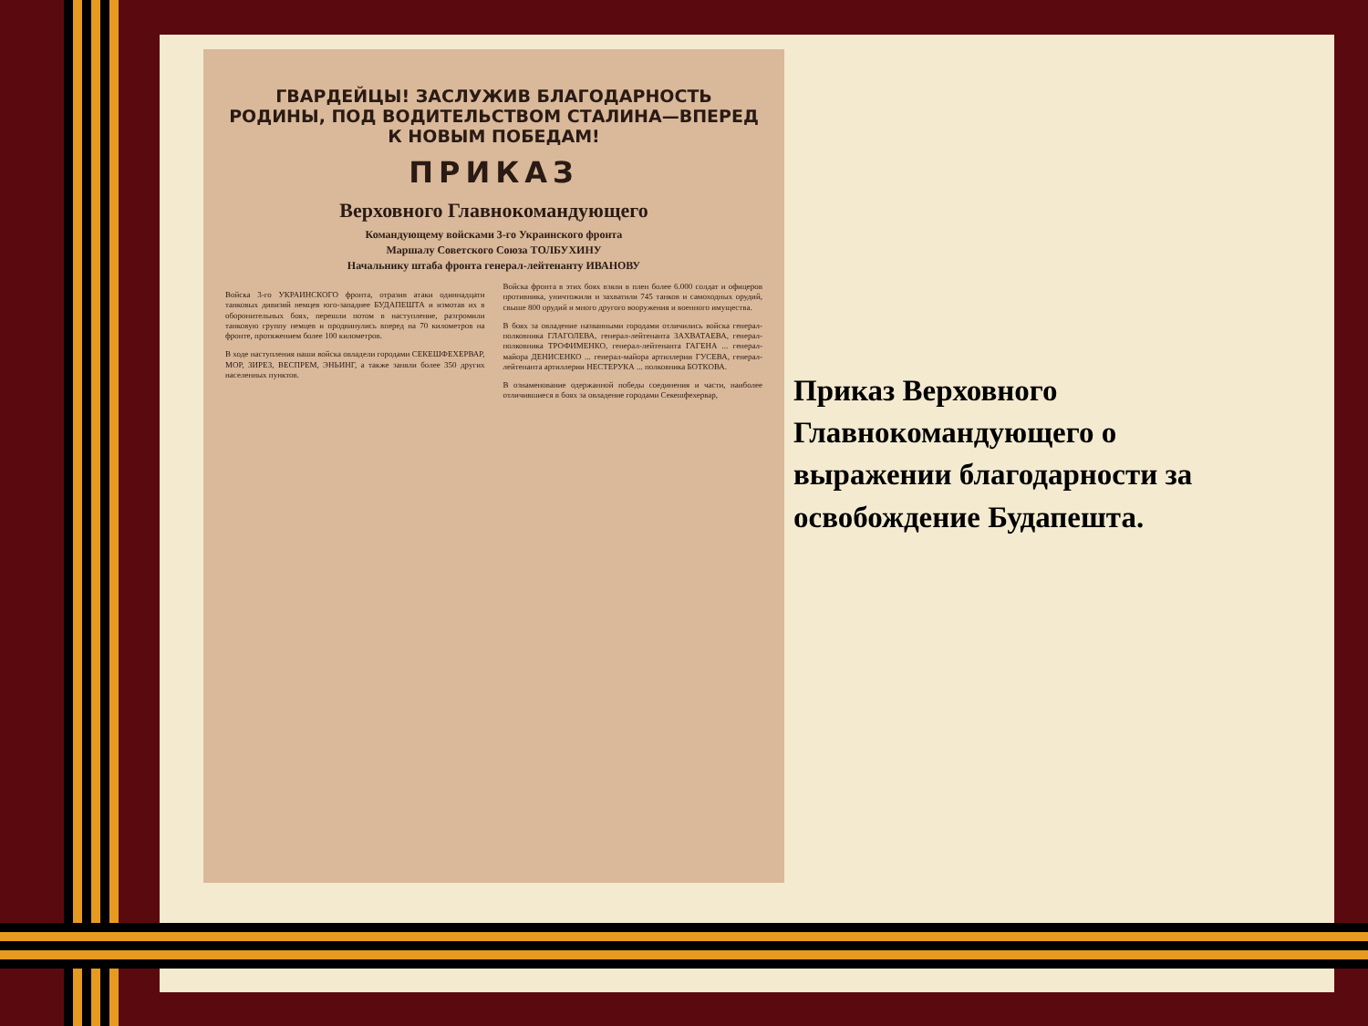ГВАРДЕЙЦЫ! ЗАСЛУЖИВ БЛАГОДАРНОСТЬ РОДИНЫ, ПОД ВОДИТЕЛЬСТВОМ СТАЛИНА—ВПЕРЕД К НОВЫМ ПОБЕДАМ!
ПРИКАЗ
Верховного Главнокомандующего
Командующему войсками 3-го Украинского фронта
Маршалу Советского Союза ТОЛБУХИНУ
Начальнику штаба фронта генерал-лейтенанту ИВАНОВУ
Войска 3-го УКРАИНСКОГО фронта, отразив атаки одиннадцати танковых дивизий немцев юго-западнее БУДАПЕШТА и измотав их в оборонительных боях, перешли потом в наступление, разгромили танковую группу немцев и продвинулись вперед на 70 километров на фронте, протяжением более 100 километров.
В ходе наступления наши войска овладели городами СЕКЕШФЕХЕРВАР, МОР, ЗИРЕЗ, ВЕСПРЕМ, ЭНЬИНГ, а также заняли более 350 других населенных пунктов.
Войска фронта в этих боях взяли в плен более 6.000 солдат и офицеров противника, уничтожили и захватили 745 танков и самоходных орудий, свыше 800 орудий и много другого вооружения и военного имущества.
В боях за овладение названными городами отличились войска генерал-полковника ГЛАГОЛЕВА, генерал-лейтенанта ЗАХВАТАЕВА, генерал-полковника ТРОФИМЕНКО, генерал-лейтенанта ГАГЕНА ... генерал-майора ДЕНИСЕНКО ... генерал-майора артиллерии ГУСЕВА, генерал-лейтенанта артиллерии НЕСТЕРУКА ... полковника БОТКОВА.
В ознаменование одержанной победы соединения и части, наиболее отличившиеся в боях за овладение городами Секешфехервар,
Приказ Верховного Главнокомандующего о выражении благодарности за освобождение Будапешта.